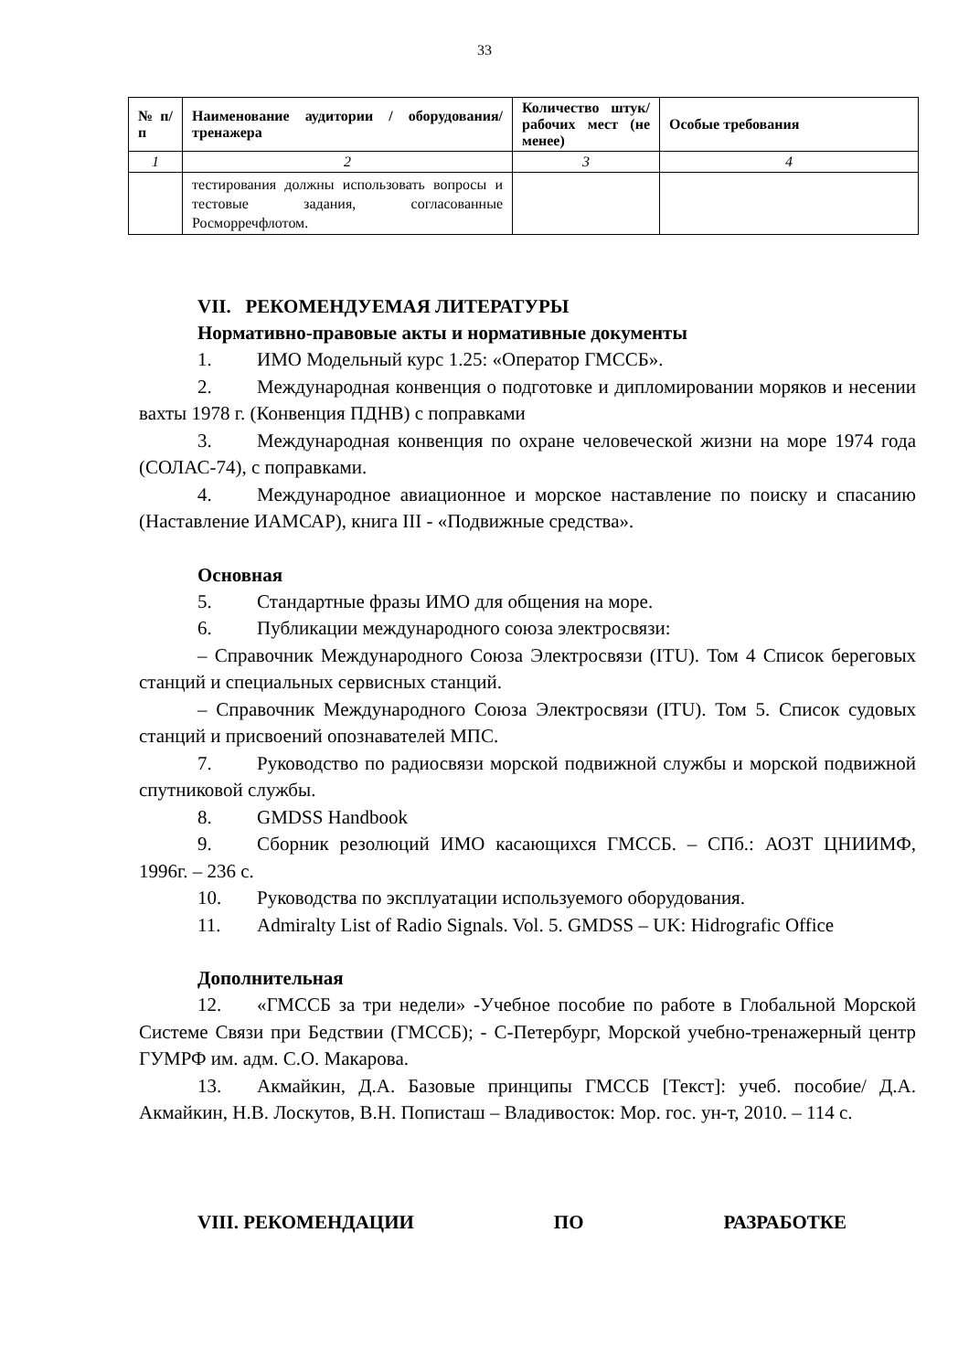33
| № п/п | Наименование аудитории / оборудования/ тренажера | Количество штук/ рабочих мест (не менее) | Особые требования |
| --- | --- | --- | --- |
| 1 | 2 | 3 | 4 |
| | тестирования должны использовать вопросы и тестовые задания, согласованные Росморречфлотом. | | |
VII. РЕКОМЕНДУЕМАЯ ЛИТЕРАТУРЫ
Нормативно-правовые акты и нормативные документы
1. ИМО Модельный курс 1.25: «Оператор ГМССБ».
2. Международная конвенция о подготовке и дипломировании моряков и несении вахты 1978 г. (Конвенция ПДНВ) с поправками
3. Международная конвенция по охране человеческой жизни на море 1974 года (СОЛАС-74), с поправками.
4. Международное авиационное и морское наставление по поиску и спасанию (Наставление ИАМСАР), книга III - «Подвижные средства».
Основная
5. Стандартные фразы ИМО для общения на море.
6. Публикации международного союза электросвязи:
– Справочник Международного Союза Электросвязи (ITU). Том 4 Список береговых станций и специальных сервисных станций.
– Справочник Международного Союза Электросвязи (ITU). Том 5. Список судовых станций и присвоений опознавателей МПС.
7. Руководство по радиосвязи морской подвижной службы и морской подвижной спутниковой службы.
8. GMDSS Handbook
9. Сборник резолюций ИМО касающихся ГМССБ. – СПб.: АОЗТ ЦНИИМФ, 1996г. – 236 с.
10. Руководства по эксплуатации используемого оборудования.
11. Admiralty List of Radio Signals. Vol. 5. GMDSS – UK: Hidrografic Office
Дополнительная
12. «ГМССБ за три недели» -Учебное пособие по работе в Глобальной Морской Системе Связи при Бедствии (ГМССБ); - С-Петербург, Морской учебно-тренажерный центр ГУМРФ им. адм. С.О. Макарова.
13. Акмайкин, Д.А. Базовые принципы ГМССБ [Текст]: учеб. пособие/ Д.А. Акмайкин, Н.В. Лоскутов, В.Н. Пописташ – Владивосток: Мор. гос. ун-т, 2010. – 114 с.
VIII. РЕКОМЕНДАЦИИ ПО РАЗРАБОТКЕ